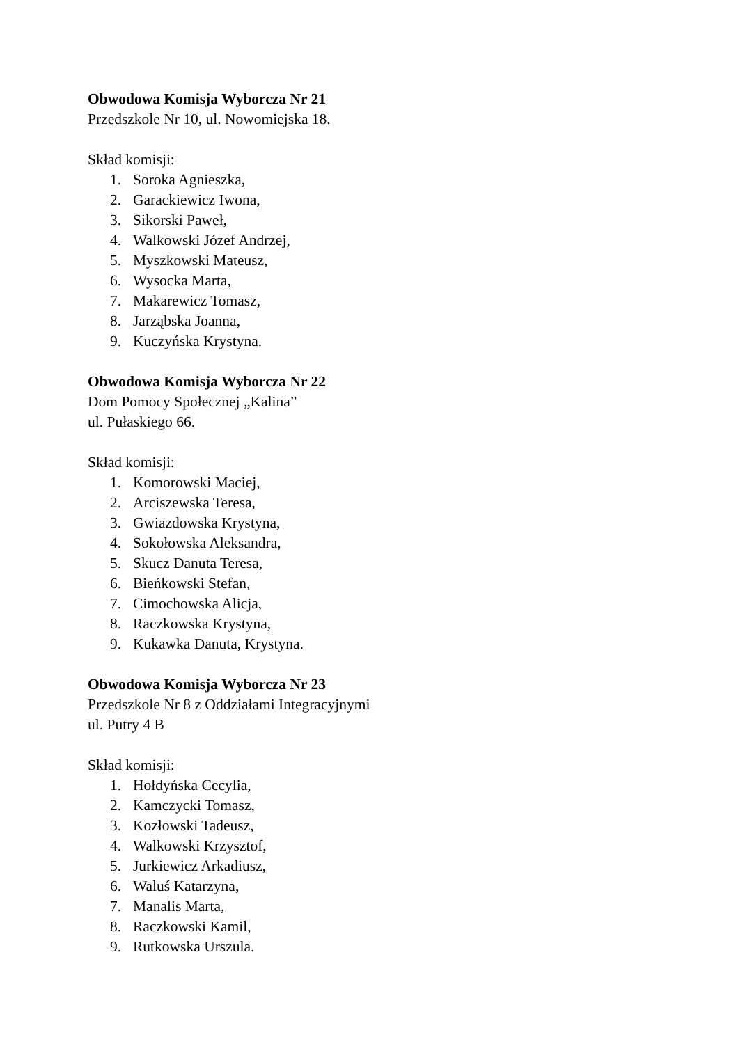Obwodowa Komisja Wyborcza Nr 21
Przedszkole Nr 10, ul. Nowomiejska 18.
Skład komisji:
1. Soroka Agnieszka,
2. Garackiewicz Iwona,
3. Sikorski Paweł,
4. Walkowski Józef Andrzej,
5. Myszkowski Mateusz,
6. Wysocka Marta,
7. Makarewicz Tomasz,
8. Jarząbska Joanna,
9. Kuczyńska Krystyna.
Obwodowa Komisja Wyborcza Nr 22
Dom Pomocy Społecznej „Kalina”
ul. Pułaskiego 66.
Skład komisji:
1. Komorowski Maciej,
2. Arciszewska Teresa,
3. Gwiazdowska Krystyna,
4. Sokołowska Aleksandra,
5. Skucz Danuta Teresa,
6. Bieńkowski Stefan,
7. Cimochowska Alicja,
8. Raczkowska Krystyna,
9. Kukawka Danuta, Krystyna.
Obwodowa Komisja Wyborcza Nr 23
Przedszkole Nr 8 z Oddziałami Integracyjnymi
ul. Putry 4 B
Skład komisji:
1. Hołdyńska Cecylia,
2. Kamczycki Tomasz,
3. Kozłowski Tadeusz,
4. Walkowski Krzysztof,
5. Jurkiewicz Arkadiusz,
6. Waluś Katarzyna,
7. Manalis Marta,
8. Raczkowski Kamil,
9. Rutkowska Urszula.